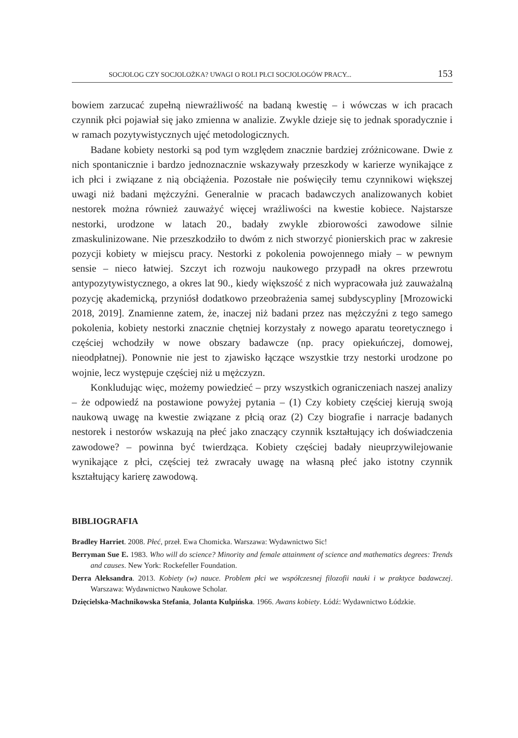SOCJOLOG CZY SOCJOLOŻKA? UWAGI O ROLI PŁCI SOCJOLOGÓW PRACY... 153
bowiem zarzucać zupełną niewrażliwość na badaną kwestię – i wówczas w ich pracach czynnik płci pojawiał się jako zmienna w analizie. Zwykle dzieje się to jednak sporadycznie i w ramach pozytywistycznych ujęć metodologicznych.
Badane kobiety nestorki są pod tym względem znacznie bardziej zróżnicowane. Dwie z nich spontanicznie i bardzo jednoznacznie wskazywały przeszkody w karierze wynikające z ich płci i związane z nią obciążenia. Pozostałe nie poświęciły temu czynnikowi większej uwagi niż badani mężczyźni. Generalnie w pracach badawczych analizowanych kobiet nestorek można również zauważyć więcej wrażliwości na kwestie kobiece. Najstarsze nestorki, urodzone w latach 20., badały zwykle zbiorowości zawodowe silnie zmaskulinizowane. Nie przeszkodziło to dwóm z nich stworzyć pionierskich prac w zakresie pozycji kobiety w miejscu pracy. Nestorki z pokolenia powojennego miały – w pewnym sensie – nieco łatwiej. Szczyt ich rozwoju naukowego przypadł na okres przewrotu antypozytywistycznego, a okres lat 90., kiedy większość z nich wypracowała już zauważalną pozycję akademicką, przyniósł dodatkowo przeobrażenia samej subdyscypliny [Mrozowicki 2018, 2019]. Znamienne zatem, że, inaczej niż badani przez nas mężczyźni z tego samego pokolenia, kobiety nestorki znacznie chętniej korzystały z nowego aparatu teoretycznego i częściej wchodziły w nowe obszary badawcze (np. pracy opiekuńczej, domowej, nieodpłatnej). Ponownie nie jest to zjawisko łączące wszystkie trzy nestorki urodzone po wojnie, lecz występuje częściej niż u mężczyzn.
Konkludując więc, możemy powiedzieć – przy wszystkich ograniczeniach naszej analizy – że odpowiedź na postawione powyżej pytania – (1) Czy kobiety częściej kierują swoją naukową uwagę na kwestie związane z płcią oraz (2) Czy biografie i narracje badanych nestorek i nestorów wskazują na płeć jako znaczący czynnik kształtujący ich doświadczenia zawodowe? – powinna być twierdząca. Kobiety częściej badały nieuprzywilejowanie wynikające z płci, częściej też zwracały uwagę na własną płeć jako istotny czynnik kształtujący karierę zawodową.
BIBLIOGRAFIA
Bradley Harriet. 2008. Płeć, przeł. Ewa Chomicka. Warszawa: Wydawnictwo Sic!
Berryman Sue E. 1983. Who will do science? Minority and female attainment of science and mathematics degrees: Trends and causes. New York: Rockefeller Foundation.
Derra Aleksandra. 2013. Kobiety (w) nauce. Problem płci we współczesnej filozofii nauki i w praktyce badawczej. Warszawa: Wydawnictwo Naukowe Scholar.
Dzięcielska-Machnikowska Stefania, Jolanta Kulpińska. 1966. Awans kobiety. Łódź: Wydawnictwo Łódzkie.